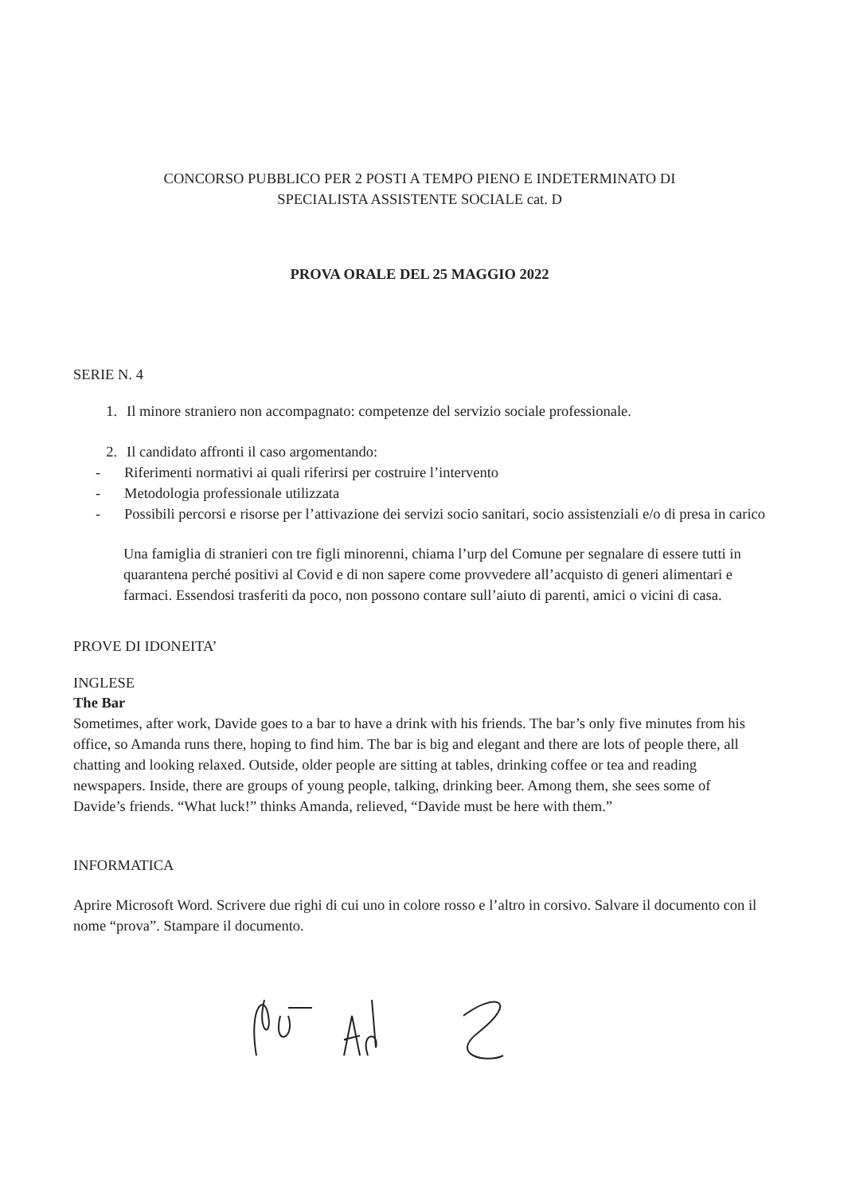CONCORSO PUBBLICO PER 2 POSTI A TEMPO PIENO E INDETERMINATO DI
SPECIALISTA ASSISTENTE SOCIALE cat. D
PROVA ORALE DEL 25 MAGGIO 2022
SERIE N. 4
1. Il minore straniero non accompagnato: competenze del servizio sociale professionale.
2. Il candidato affronti il caso argomentando:
- Riferimenti normativi ai quali riferirsi per costruire l’intervento
- Metodologia professionale utilizzata
- Possibili percorsi e risorse per l’attivazione dei servizi socio sanitari, socio assistenziali e/o di presa in carico
Una famiglia di stranieri con tre figli minorenni, chiama l’urp del Comune per segnalare di essere tutti in quarantena perché positivi al Covid e di non sapere come provvedere all’acquisto di generi alimentari e farmaci. Essendosi trasferiti da poco, non possono contare sull’aiuto di parenti, amici o vicini di casa.
PROVE DI IDONEITA’
INGLESE
The Bar
Sometimes, after work, Davide goes to a bar to have a drink with his friends. The bar’s only five minutes from his office, so Amanda runs there, hoping to find him. The bar is big and elegant and there are lots of people there, all chatting and looking relaxed. Outside, older people are sitting at tables, drinking coffee or tea and reading newspapers. Inside, there are groups of young people, talking, drinking beer. Among them, she sees some of Davide’s friends. “What luck!” thinks Amanda, relieved, “Davide must be here with them.”
INFORMATICA
Aprire Microsoft Word. Scrivere due righi di cui uno in colore rosso e l’altro in corsivo. Salvare il documento con il nome “prova”. Stampare il documento.